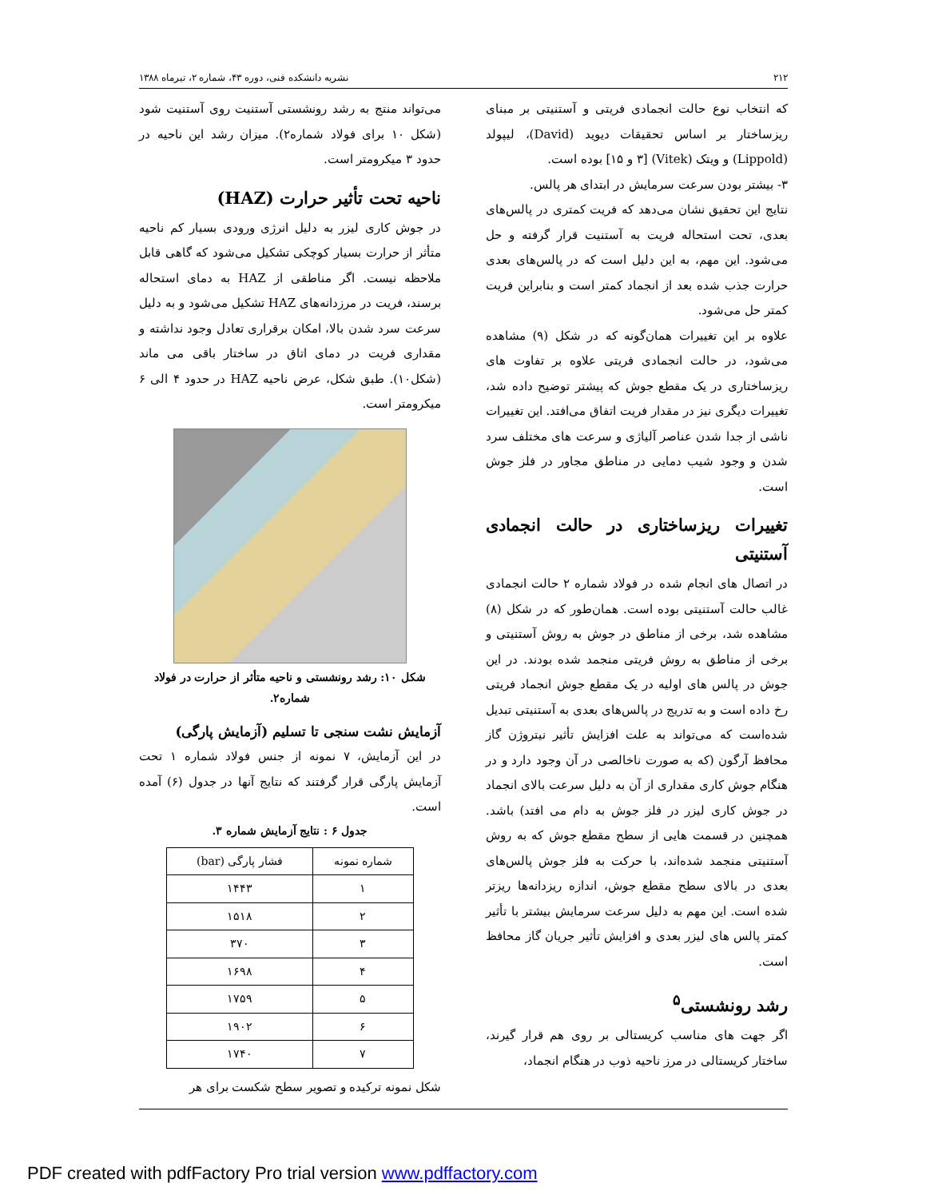۲۱۲ نشریه دانشکده فنی، دوره ۴۳، شماره ۲، تیرماه ۱۳۸۸
که انتخاب نوع حالت انجمادی فریتی و آستنیتی بر مبنای ریزساختار بر اساس تحقیقات دیوید (David)، لیپولد (Lippold) و ویتک (Vitek) [۳ و ۱۵] بوده است.
۳- بیشتر بودن سرعت سرمایش در ابتدای هر پالس.
نتایج این تحقیق نشان می‌دهد که فریت کمتری در پالس‌های بعدی، تحت استحاله فریت به آستنیت قرار گرفته و حل می‌شود. این مهم، به این دلیل است که در پالس‌های بعدی حرارت جذب شده بعد از انجماد کمتر است و بنابراین فریت کمتر حل می‌شود.
علاوه بر این تغییرات همان‌گونه که در شکل (۹) مشاهده می‌شود، در حالت انجمادی فریتی علاوه بر تفاوت های ریزساختاری در یک مقطع جوش که پیشتر توضیح داده شد، تغییرات دیگری نیز در مقدار فریت اتفاق می‌افتد. این تغییرات ناشی از جدا شدن عناصر آلیاژی و سرعت های مختلف سرد شدن و وجود شیب دمایی در مناطق مجاور در فلز جوش است.
تغییرات ریزساختاری در حالت انجمادی آستنیتی
در اتصال های انجام شده در فولاد شماره ۲ حالت انجمادی غالب حالت آستنیتی بوده است. همان‌طور که در شکل (۸) مشاهده شد، برخی از مناطق در جوش به روش آستنیتی و برخی از مناطق به روش فریتی منجمد شده بودند. در این جوش در پالس های اولیه در یک مقطع جوش انجماد فریتی رخ داده است و به تدریج در پالس‌های بعدی به آستنیتی تبدیل شده‌است که می‌تواند به علت افزایش تأثیر نیتروژن گاز محافظ آرگون (که به صورت ناخالصی در آن وجود دارد و در هنگام جوش کاری مقداری از آن به دلیل سرعت بالای انجماد در جوش کاری لیزر در فلز جوش به دام می افتد) باشد. همچنین در قسمت هایی از سطح مقطع جوش که به روش آستنیتی منجمد شده‌اند، با حرکت به فلز جوش پالس‌های بعدی در بالای سطح مقطع جوش، اندازه ریزدانه‌ها ریزتر شده است. این مهم به دلیل سرعت سرمایش بیشتر با تأثیر کمتر پالس های لیزر بعدی و افزایش تأثیر جریان گاز محافظ است.
رشد رونشستی<sup>۵</sup>
اگر جهت های مناسب کریستالی بر روی هم قرار گیرند، ساختار کریستالی در مرز ناحیه ذوب در هنگام انجماد،
می‌تواند منتج به رشد رونشستی آستنیت روی آستنیت شود (شکل ۱۰ برای فولاد شماره۲). میزان رشد این ناحیه در حدود ۳ میکرومتر است.
ناحیه تحت تأثیر حرارت (HAZ)
در جوش کاری لیزر به دلیل انرژی ورودی بسیار کم ناحیه متأثر از حرارت بسیار کوچکی تشکیل می‌شود که گاهی قابل ملاحظه نیست. اگر مناطقی از HAZ به دمای استحاله برسند، فریت در مرزدانه‌های HAZ تشکیل می‌شود و به دلیل سرعت سرد شدن بالا، امکان برقراری تعادل وجود نداشته و مقداری فریت در دمای اتاق در ساختار باقی می ماند (شکل۱۰). طبق شکل، عرض ناحیه HAZ در حدود ۴ الی ۶ میکرومتر است.
شکل ۱۰: رشد رونشستی و ناحیه متأثر از حرارت در فولاد شماره۲.
آزمایش نشت سنجی تا تسلیم (آزمایش پارگی)
در این آزمایش، ۷ نمونه از جنس فولاد شماره ۱ تحت آزمایش پارگی قرار گرفتند که نتایج آنها در جدول (۶) آمده است.
جدول ۶ : نتایج آزمایش شماره ۳.
| شماره نمونه | فشار پارگی (bar) |
| --- | --- |
| ۱ | ۱۴۴۳ |
| ۲ | ۱۵۱۸ |
| ۳ | ۳۷۰ |
| ۴ | ۱۶۹۸ |
| ۵ | ۱۷۵۹ |
| ۶ | ۱۹۰۲ |
| ۷ | ۱۷۴۰ |
شکل نمونه ترکیده و تصویر سطح شکست برای هر
PDF created with pdfFactory Pro trial version www.pdffactory.com